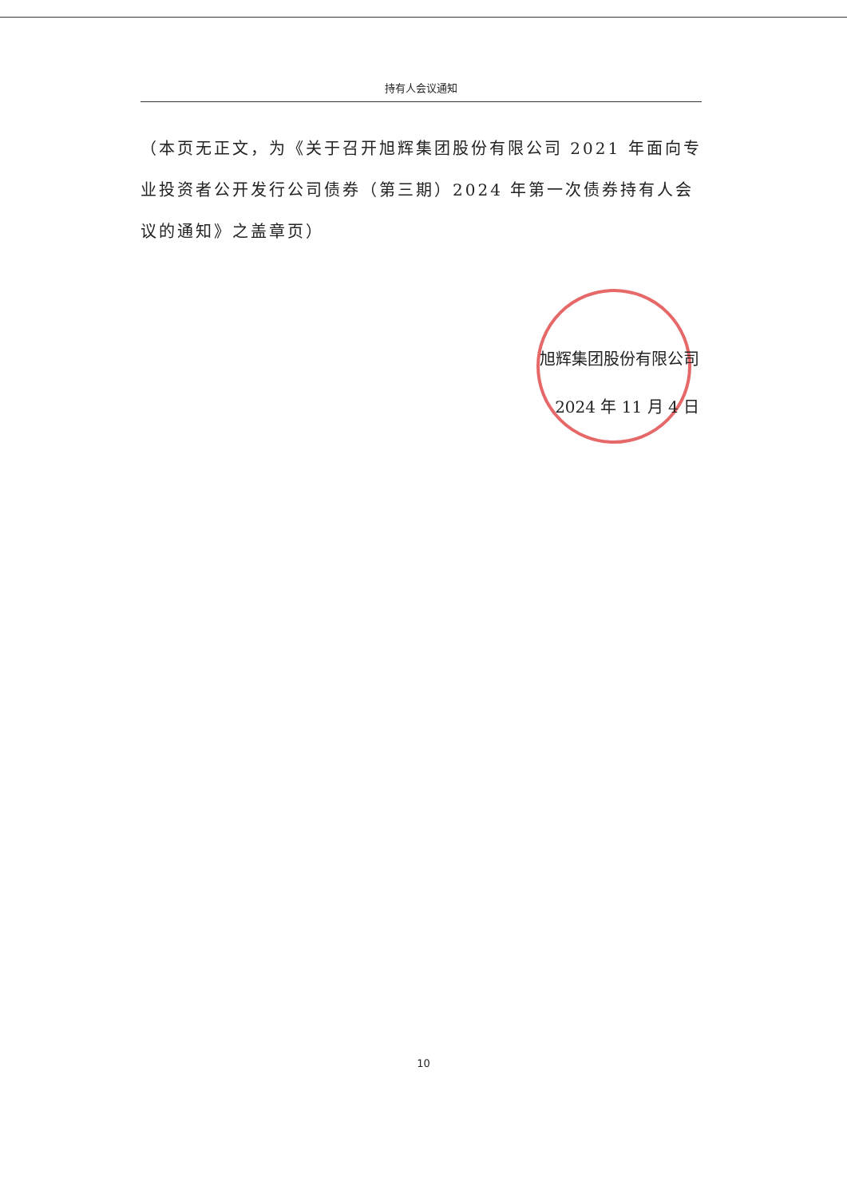持有人会议通知
（本页无正文，为《关于召开旭辉集团股份有限公司 2021 年面向专业投资者公开发行公司债券（第三期）2024 年第一次债券持有人会议的通知》之盖章页）
旭辉集团股份有限公司
2024 年 11 月 4 日
10